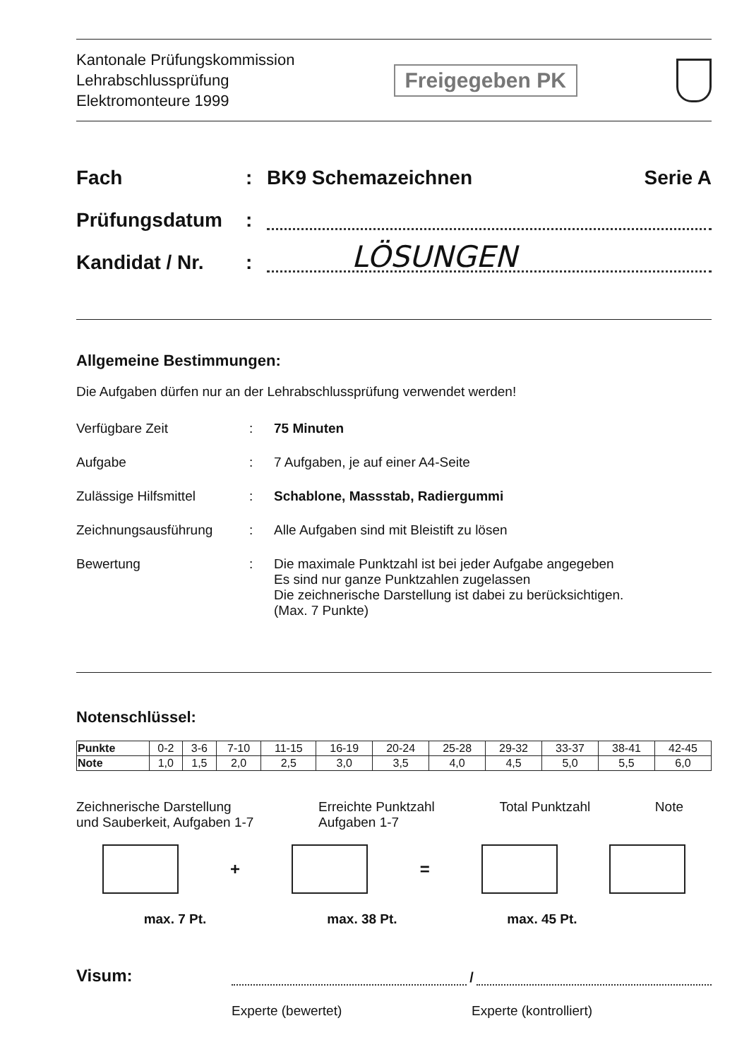Kantonale Prüfungskommission
Lehrabschlussprüfung
Elektromonteure 1999
Freigegeben PK
Fach: BK9 Schemazeichnen Serie A
Prüfungsdatum:
Kandidat / Nr.: LÖSUNGEN
Allgemeine Bestimmungen:
Die Aufgaben dürfen nur an der Lehrabschlussprüfung verwendet werden!
Verfügbare Zeit: 75 Minuten
Aufgabe: 7 Aufgaben, je auf einer A4-Seite
Zulässige Hilfsmittel: Schablone, Massstab, Radiergummi
Zeichnungsausführung: Alle Aufgaben sind mit Bleistift zu lösen
Bewertung: Die maximale Punktzahl ist bei jeder Aufgabe angegeben
Es sind nur ganze Punktzahlen zugelassen
Die zeichnerische Darstellung ist dabei zu berücksichtigen.
(Max. 7 Punkte)
Notenschlüssel:
| Punkte | 0-2 | 3-6 | 7-10 | 11-15 | 16-19 | 20-24 | 25-28 | 29-32 | 33-37 | 38-41 | 42-45 |
| Note | 1,0 | 1,5 | 2,0 | 2,5 | 3,0 | 3,5 | 4,0 | 4,5 | 5,0 | 5,5 | 6,0 |
Zeichnerische Darstellung
und Sauberkeit, Aufgaben 1-7 Erreichte Punktzahl
Aufgaben 1-7 Total Punktzahl Note
+ =
max. 7 Pt. max. 38 Pt. max. 45 Pt.
Visum: /
Experte (bewertet) Experte (kontrolliert)